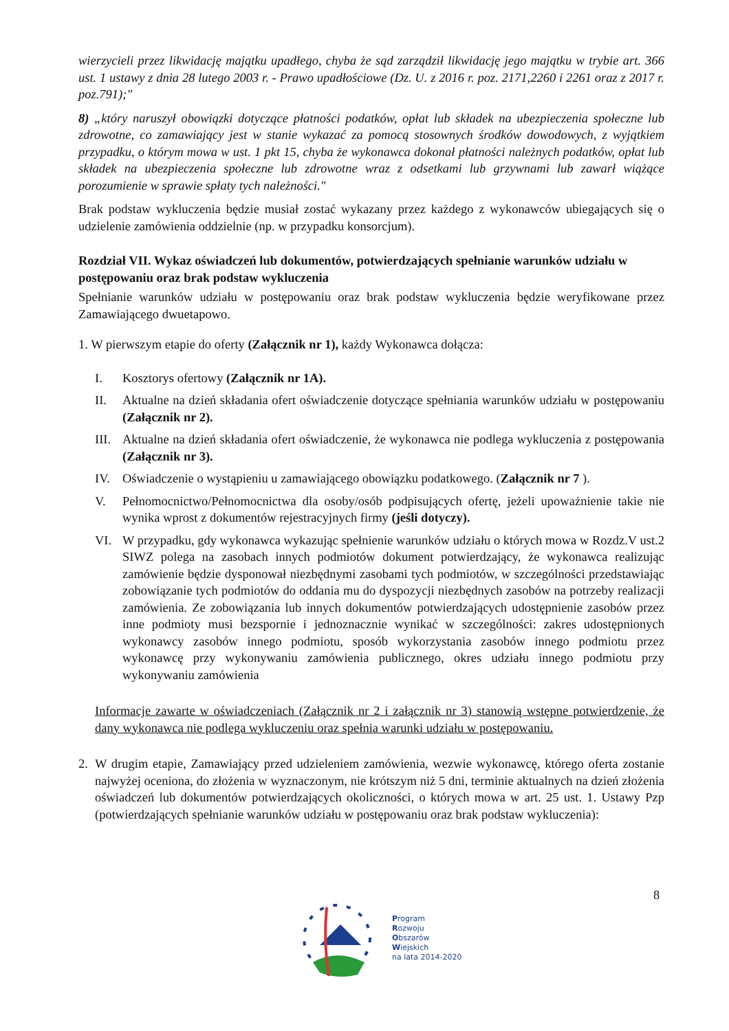wierzycieli przez likwidację majątku upadłego, chyba że sąd zarządził likwidację jego majątku w trybie art. 366 ust. 1 ustawy z dnia 28 lutego 2003 r. - Prawo upadłościowe (Dz. U. z 2016 r. poz. 2171,2260 i 2261 oraz z 2017 r. poz.791);"
8) „który naruszył obowiązki dotyczące płatności podatków, opłat lub składek na ubezpieczenia społeczne lub zdrowotne, co zamawiający jest w stanie wykazać za pomocą stosownych środków dowodowych, z wyjątkiem przypadku, o którym mowa w ust. 1 pkt 15, chyba że wykonawca dokonał płatności należnych podatków, opłat lub składek na ubezpieczenia społeczne lub zdrowotne wraz z odsetkami lub grzywnami lub zawarł wiążące porozumienie w sprawie spłaty tych należności."
Brak podstaw wykluczenia będzie musiał zostać wykazany przez każdego z wykonawców ubiegających się o udzielenie zamówienia oddzielnie (np. w przypadku konsorcjum).
Rozdział VII. Wykaz oświadczeń lub dokumentów, potwierdzających spełnianie warunków udziału w postępowaniu oraz brak podstaw wykluczenia
Spełnianie warunków udziału w postępowaniu oraz brak podstaw wykluczenia będzie weryfikowane przez Zamawiającego dwuetapowo.
1. W pierwszym etapie do oferty (Załącznik nr 1), każdy Wykonawca dołącza:
I. Kosztorys ofertowy (Załącznik nr 1A).
II. Aktualne na dzień składania ofert oświadczenie dotyczące spełniania warunków udziału w postępowaniu (Załącznik nr 2).
III. Aktualne na dzień składania ofert oświadczenie, że wykonawca nie podlega wykluczenia z postępowania (Załącznik nr 3).
IV. Oświadczenie o wystąpieniu u zamawiającego obowiązku podatkowego. (Załącznik nr 7 ).
V. Pełnomocnictwo/Pełnomocnictwa dla osoby/osób podpisujących ofertę, jeżeli upoważnienie takie nie wynika wprost z dokumentów rejestracyjnych firmy (jeśli dotyczy).
VI. W przypadku, gdy wykonawca wykazując spełnienie warunków udziału o których mowa w Rozdz.V ust.2 SIWZ polega na zasobach innych podmiotów dokument potwierdzający, że wykonawca realizując zamówienie będzie dysponował niezbędnymi zasobami tych podmiotów, w szczególności przedstawiając zobowiązanie tych podmiotów do oddania mu do dyspozycji niezbędnych zasobów na potrzeby realizacji zamówienia. Ze zobowiązania lub innych dokumentów potwierdzających udostępnienie zasobów przez inne podmioty musi bezspornie i jednoznacznie wynikać w szczególności: zakres udostępnionych wykonawcy zasobów innego podmiotu, sposób wykorzystania zasobów innego podmiotu przez wykonawcę przy wykonywaniu zamówienia publicznego, okres udziału innego podmiotu przy wykonywaniu zamówienia
Informacje zawarte w oświadczeniach (Załącznik nr 2 i załącznik nr 3) stanowią wstępne potwierdzenie, że dany wykonawca nie podlega wykluczeniu oraz spełnia warunki udziału w postępowaniu.
2. W drugim etapie, Zamawiający przed udzieleniem zamówienia, wezwie wykonawcę, którego oferta zostanie najwyżej oceniona, do złożenia w wyznaczonym, nie krótszym niż 5 dni, terminie aktualnych na dzień złożenia oświadczeń lub dokumentów potwierdzających okoliczności, o których mowa w art. 25 ust. 1. Ustawy Pzp (potwierdzających spełnianie warunków udziału w postępowaniu oraz brak podstaw wykluczenia):
8
Program
Rozwoju
Obszarów
Wiejskich
na lata 2014-2020